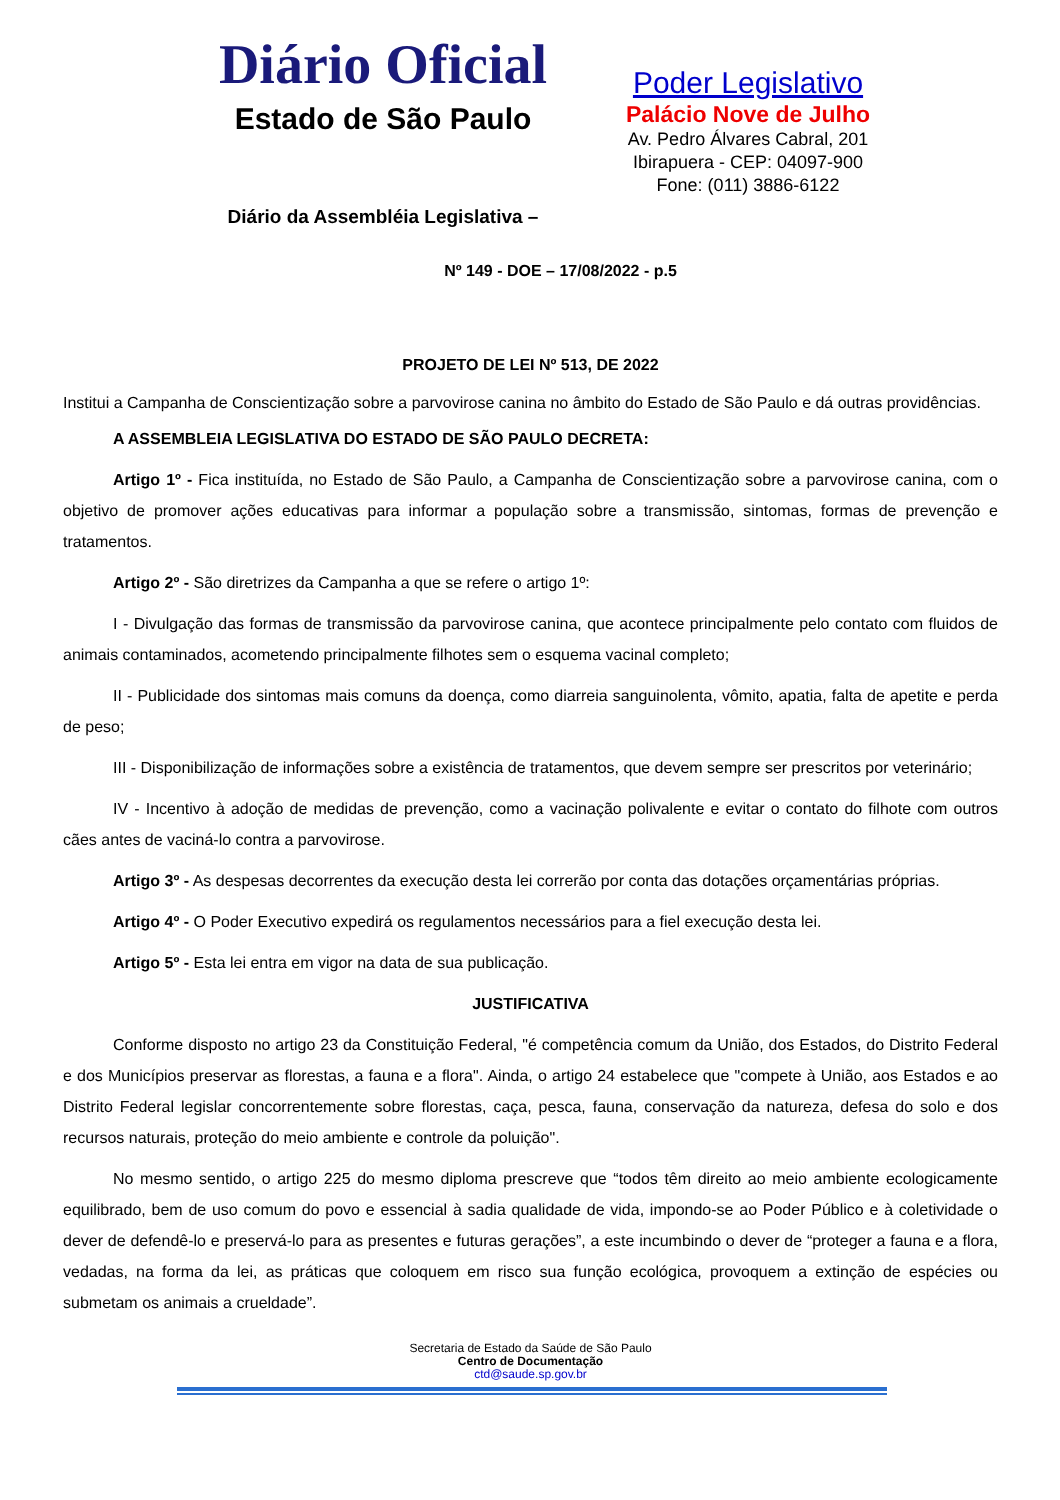Diário Oficial
Estado de São Paulo
Diário da Assembléia Legislativa –
Poder Legislativo
Palácio Nove de Julho
Av. Pedro Álvares Cabral, 201
Ibirapuera - CEP: 04097-900
Fone: (011) 3886-6122
Nº 149 - DOE – 17/08/2022 - p.5
PROJETO DE LEI Nº 513, DE 2022
Institui a Campanha de Conscientização sobre a parvovirose canina no âmbito do Estado de São Paulo e dá outras providências.
A ASSEMBLEIA LEGISLATIVA DO ESTADO DE SÃO PAULO DECRETA:
Artigo 1º - Fica instituída, no Estado de São Paulo, a Campanha de Conscientização sobre a parvovirose canina, com o objetivo de promover ações educativas para informar a população sobre a transmissão, sintomas, formas de prevenção e tratamentos.
Artigo 2º - São diretrizes da Campanha a que se refere o artigo 1º:
I - Divulgação das formas de transmissão da parvovirose canina, que acontece principalmente pelo contato com fluidos de animais contaminados, acometendo principalmente filhotes sem o esquema vacinal completo;
II - Publicidade dos sintomas mais comuns da doença, como diarreia sanguinolenta, vômito, apatia, falta de apetite e perda de peso;
III - Disponibilização de informações sobre a existência de tratamentos, que devem sempre ser prescritos por veterinário;
IV - Incentivo à adoção de medidas de prevenção, como a vacinação polivalente e evitar o contato do filhote com outros cães antes de vaciná-lo contra a parvovirose.
Artigo 3º - As despesas decorrentes da execução desta lei correrão por conta das dotações orçamentárias próprias.
Artigo 4º - O Poder Executivo expedirá os regulamentos necessários para a fiel execução desta lei.
Artigo 5º - Esta lei entra em vigor na data de sua publicação.
JUSTIFICATIVA
Conforme disposto no artigo 23 da Constituição Federal, "é competência comum da União, dos Estados, do Distrito Federal e dos Municípios preservar as florestas, a fauna e a flora". Ainda, o artigo 24 estabelece que "compete à União, aos Estados e ao Distrito Federal legislar concorrentemente sobre florestas, caça, pesca, fauna, conservação da natureza, defesa do solo e dos recursos naturais, proteção do meio ambiente e controle da poluição".
No mesmo sentido, o artigo 225 do mesmo diploma prescreve que “todos têm direito ao meio ambiente ecologicamente equilibrado, bem de uso comum do povo e essencial à sadia qualidade de vida, impondo-se ao Poder Público e à coletividade o dever de defendê-lo e preservá-lo para as presentes e futuras gerações”, a este incumbindo o dever de “proteger a fauna e a flora, vedadas, na forma da lei, as práticas que coloquem em risco sua função ecológica, provoquem a extinção de espécies ou submetam os animais a crueldade”.
Secretaria de Estado da Saúde de São Paulo
Centro de Documentação
ctd@saude.sp.gov.br